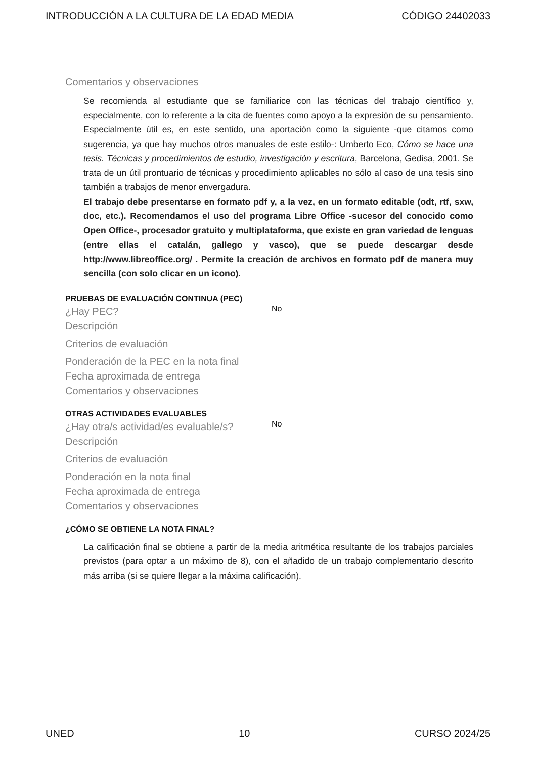INTRODUCCIÓN A LA CULTURA DE LA EDAD MEDIA CÓDIGO 24402033
Comentarios y observaciones
Se recomienda al estudiante que se familiarice con las técnicas del trabajo científico y, especialmente, con lo referente a la cita de fuentes como apoyo a la expresión de su pensamiento. Especialmente útil es, en este sentido, una aportación como la siguiente -que citamos como sugerencia, ya que hay muchos otros manuales de este estilo-: Umberto Eco, Cómo se hace una tesis. Técnicas y procedimientos de estudio, investigación y escritura, Barcelona, Gedisa, 2001. Se trata de un útil prontuario de técnicas y procedimiento aplicables no sólo al caso de una tesis sino también a trabajos de menor envergadura.
El trabajo debe presentarse en formato pdf y, a la vez, en un formato editable (odt, rtf, sxw, doc, etc.). Recomendamos el uso del programa Libre Office -sucesor del conocido como Open Office-, procesador gratuito y multiplataforma, que existe en gran variedad de lenguas (entre ellas el catalán, gallego y vasco), que se puede descargar desde http://www.libreoffice.org/ . Permite la creación de archivos en formato pdf de manera muy sencilla (con solo clicar en un icono).
PRUEBAS DE EVALUACIÓN CONTINUA (PEC)
¿Hay PEC?
No
Descripción
Criterios de evaluación
Ponderación de la PEC en la nota final
Fecha aproximada de entrega
Comentarios y observaciones
OTRAS ACTIVIDADES EVALUABLES
¿Hay otra/s actividad/es evaluable/s?
No
Descripción
Criterios de evaluación
Ponderación en la nota final
Fecha aproximada de entrega
Comentarios y observaciones
¿CÓMO SE OBTIENE LA NOTA FINAL?
La calificación final se obtiene a partir de la media aritmética resultante de los trabajos parciales previstos (para optar a un máximo de 8), con el añadido de un trabajo complementario descrito más arriba (si se quiere llegar a la máxima calificación).
UNED 10 CURSO 2024/25